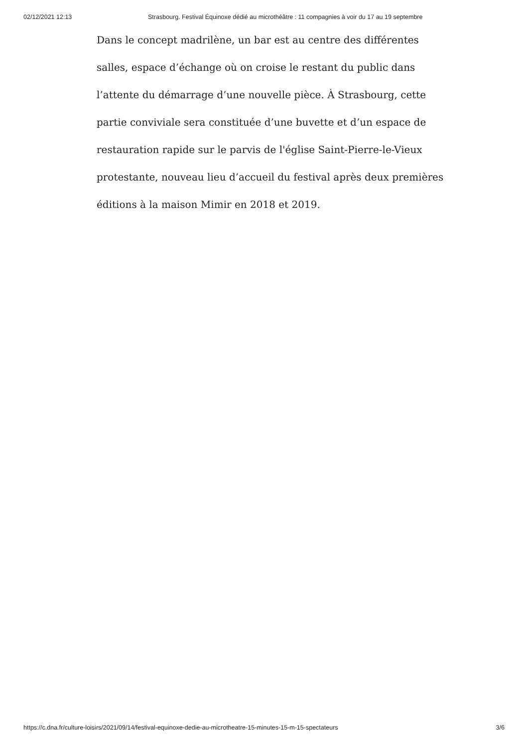02/12/2021 12:13 Strasbourg. Festival Équinoxe dédié au microthéâtre : 11 compagnies à voir du 17 au 19 septembre
Dans le concept madrilène, un bar est au centre des différentes salles, espace d’échange où on croise le restant du public dans l’attente du démarrage d’une nouvelle pièce. À Strasbourg, cette partie conviviale sera constituée d’une buvette et d’un espace de restauration rapide sur le parvis de l'église Saint-Pierre-le-Vieux protestante, nouveau lieu d’accueil du festival après deux premières éditions à la maison Mimir en 2018 et 2019.
https://c.dna.fr/culture-loisirs/2021/09/14/festival-equinoxe-dedie-au-microtheatre-15-minutes-15-m-15-spectateurs 3/6